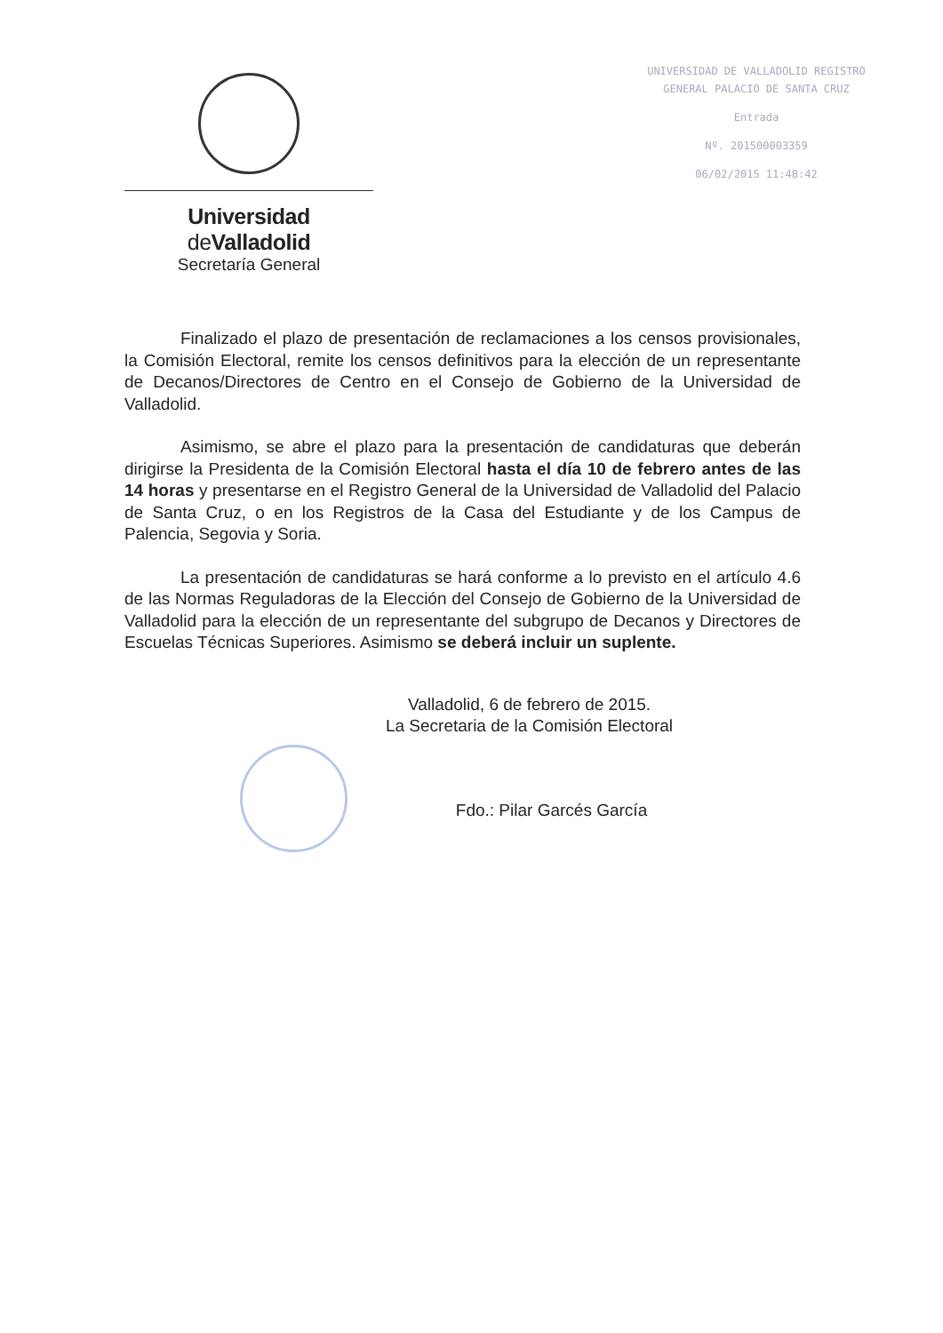Universidad de Valladolid
Secretaría General
UNIVERSIDAD DE VALLADOLID REGISTRO
GENERAL PALACIO DE SANTA CRUZ
Entrada
Nº. 201500003359
06/02/2015 11:48:42
Finalizado el plazo de presentación de reclamaciones a los censos provisionales, la Comisión Electoral, remite los censos definitivos para la elección de un representante de Decanos/Directores de Centro en el Consejo de Gobierno de la Universidad de Valladolid.
Asimismo, se abre el plazo para la presentación de candidaturas que deberán dirigirse la Presidenta de la Comisión Electoral hasta el día 10 de febrero antes de las 14 horas y presentarse en el Registro General de la Universidad de Valladolid del Palacio de Santa Cruz, o en los Registros de la Casa del Estudiante y de los Campus de Palencia, Segovia y Soria.
La presentación de candidaturas se hará conforme a lo previsto en el artículo 4.6 de las Normas Reguladoras de la Elección del Consejo de Gobierno de la Universidad de Valladolid para la elección de un representante del subgrupo de Decanos y Directores de Escuelas Técnicas Superiores. Asimismo se deberá incluir un suplente.
Valladolid, 6 de febrero de 2015.
La Secretaria de la Comisión Electoral
Fdo.: Pilar Garcés García